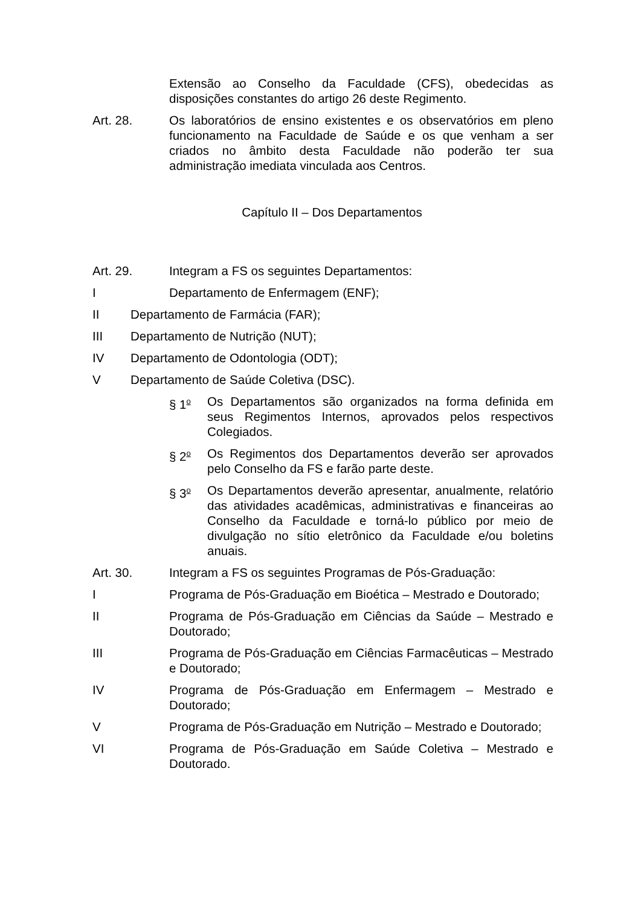Extensão ao Conselho da Faculdade (CFS), obedecidas as disposições constantes do artigo 26 deste Regimento.
Art. 28. Os laboratórios de ensino existentes e os observatórios em pleno funcionamento na Faculdade de Saúde e os que venham a ser criados no âmbito desta Faculdade não poderão ter sua administração imediata vinculada aos Centros.
Capítulo II – Dos Departamentos
Art. 29. Integram a FS os seguintes Departamentos:
I Departamento de Enfermagem (ENF);
II Departamento de Farmácia (FAR);
III Departamento de Nutrição (NUT);
IV Departamento de Odontologia (ODT);
V Departamento de Saúde Coletiva (DSC).
§ 1<sup>o</sup>
Os Departamentos são organizados na forma definida em seus Regimentos Internos, aprovados pelos respectivos Colegiados.
§ 2<sup>o</sup>
Os Regimentos dos Departamentos deverão ser aprovados pelo Conselho da FS e farão parte deste.
§ 3<sup>o</sup>
Os Departamentos deverão apresentar, anualmente, relatório das atividades acadêmicas, administrativas e financeiras ao Conselho da Faculdade e torná-lo público por meio de divulgação no sítio eletrônico da Faculdade e/ou boletins anuais.
Art. 30. Integram a FS os seguintes Programas de Pós-Graduação:
I Programa de Pós-Graduação em Bioética – Mestrado e Doutorado;
II Programa de Pós-Graduação em Ciências da Saúde – Mestrado e Doutorado;
III Programa de Pós-Graduação em Ciências Farmacêuticas – Mestrado e Doutorado;
IV Programa de Pós-Graduação em Enfermagem – Mestrado e Doutorado;
V Programa de Pós-Graduação em Nutrição – Mestrado e Doutorado;
VI Programa de Pós-Graduação em Saúde Coletiva – Mestrado e Doutorado.